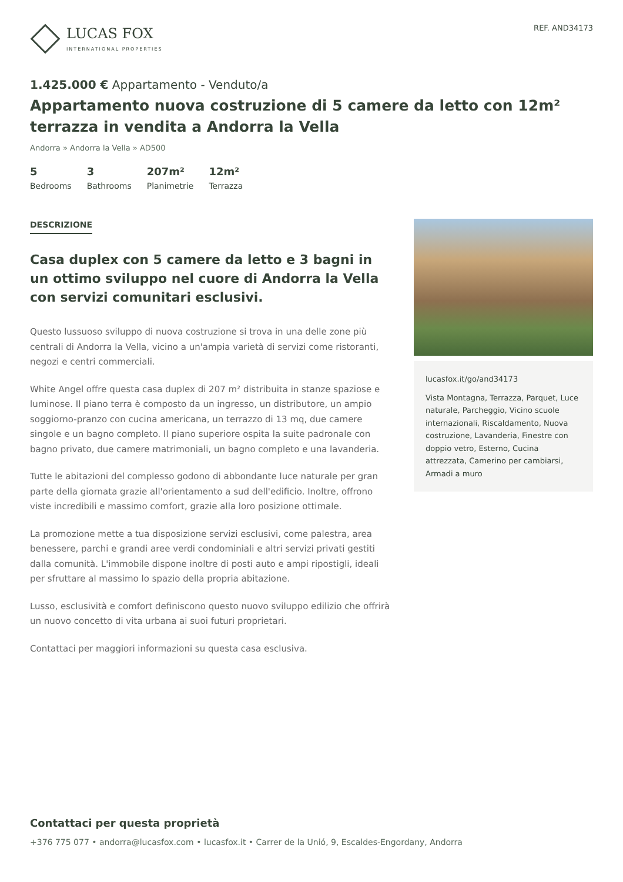LUCAS FOX
INTERNATIONAL PROPERTIES
REF. AND34173
1.425.000 € Appartamento - Venduto/a
Appartamento nuova costruzione di 5 camere da letto con 12m² terrazza in vendita a Andorra la Vella
Andorra » Andorra la Vella » AD500
5
Bedrooms
3
Bathrooms
207m²
Planimetrie
12m²
Terrazza
DESCRIZIONE
Casa duplex con 5 camere da letto e 3 bagni in un ottimo sviluppo nel cuore di Andorra la Vella con servizi comunitari esclusivi.
Questo lussuoso sviluppo di nuova costruzione si trova in una delle zone più centrali di Andorra la Vella, vicino a un'ampia varietà di servizi come ristoranti, negozi e centri commerciali.
White Angel offre questa casa duplex di 207 m² distribuita in stanze spaziose e luminose. Il piano terra è composto da un ingresso, un distributore, un ampio soggiorno-pranzo con cucina americana, un terrazzo di 13 mq, due camere singole e un bagno completo. Il piano superiore ospita la suite padronale con bagno privato, due camere matrimoniali, un bagno completo e una lavanderia.
Tutte le abitazioni del complesso godono di abbondante luce naturale per gran parte della giornata grazie all'orientamento a sud dell'edificio. Inoltre, offrono viste incredibili e massimo comfort, grazie alla loro posizione ottimale.
La promozione mette a tua disposizione servizi esclusivi, come palestra, area benessere, parchi e grandi aree verdi condominiali e altri servizi privati gestiti dalla comunità. L'immobile dispone inoltre di posti auto e ampi ripostigli, ideali per sfruttare al massimo lo spazio della propria abitazione.
Lusso, esclusività e comfort definiscono questo nuovo sviluppo edilizio che offrirà un nuovo concetto di vita urbana ai suoi futuri proprietari.
Contattaci per maggiori informazioni su questa casa esclusiva.
lucasfox.it/go/and34173
Vista Montagna, Terrazza, Parquet, Luce naturale, Parcheggio, Vicino scuole internazionali, Riscaldamento, Nuova costruzione, Lavanderia, Finestre con doppio vetro, Esterno, Cucina attrezzata, Camerino per cambiarsi, Armadi a muro
Contattaci per questa proprietà
+376 775 077 • andorra@lucasfox.com • lucasfox.it • Carrer de la Unió, 9, Escaldes-Engordany, Andorra